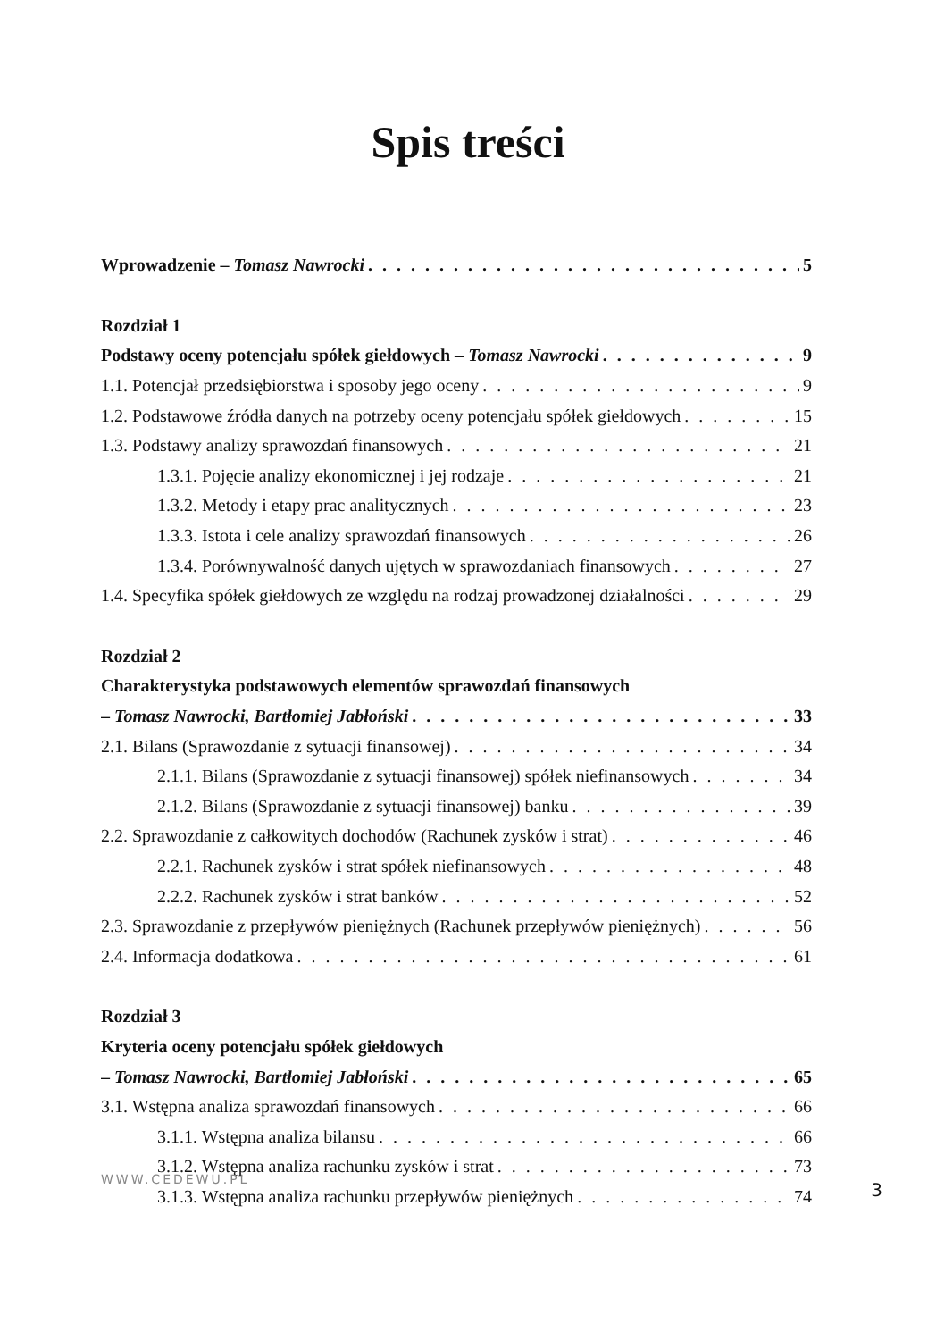Spis treści
Wprowadzenie – Tomasz Nawrocki 5
Rozdział 1
Podstawy oceny potencjału spółek giełdowych – Tomasz Nawrocki 9
1.1. Potencjał przedsiębiorstwa i sposoby jego oceny 9
1.2. Podstawowe źródła danych na potrzeby oceny potencjału spółek giełdowych 15
1.3. Podstawy analizy sprawozdań finansowych 21
1.3.1. Pojęcie analizy ekonomicznej i jej rodzaje 21
1.3.2. Metody i etapy prac analitycznych 23
1.3.3. Istota i cele analizy sprawozdań finansowych 26
1.3.4. Porównywalność danych ujętych w sprawozdaniach finansowych 27
1.4. Specyfika spółek giełdowych ze względu na rodzaj prowadzonej działalności 29
Rozdział 2
Charakterystyka podstawowych elementów sprawozdań finansowych
– Tomasz Nawrocki, Bartłomiej Jabłoński 33
2.1. Bilans (Sprawozdanie z sytuacji finansowej) 34
2.1.1. Bilans (Sprawozdanie z sytuacji finansowej) spółek niefinansowych 34
2.1.2. Bilans (Sprawozdanie z sytuacji finansowej) banku 39
2.2. Sprawozdanie z całkowitych dochodów (Rachunek zysków i strat) 46
2.2.1. Rachunek zysków i strat spółek niefinansowych 48
2.2.2. Rachunek zysków i strat banków 52
2.3. Sprawozdanie z przepływów pieniężnych (Rachunek przepływów pieniężnych) 56
2.4. Informacja dodatkowa 61
Rozdział 3
Kryteria oceny potencjału spółek giełdowych
– Tomasz Nawrocki, Bartłomiej Jabłoński 65
3.1. Wstępna analiza sprawozdań finansowych 66
3.1.1. Wstępna analiza bilansu 66
3.1.2. Wstępna analiza rachunku zysków i strat 73
3.1.3. Wstępna analiza rachunku przepływów pieniężnych 74
WWW.CEDEWU.PL 3